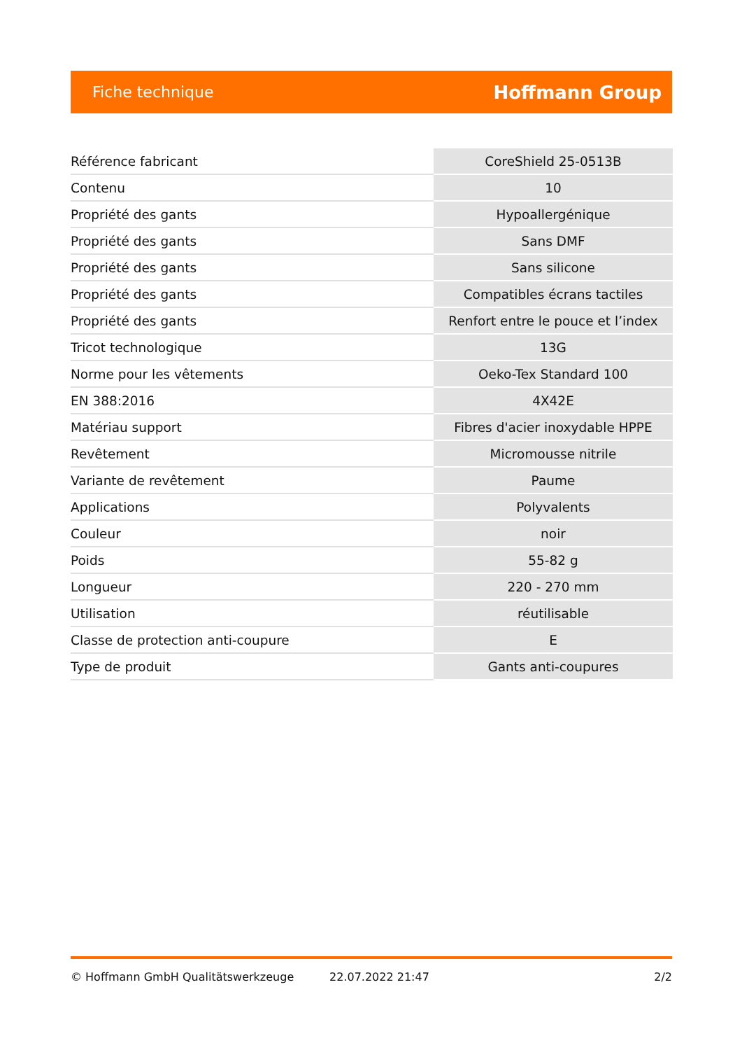Fiche technique Hoffmann Group
| Référence fabricant | CoreShield 25-0513B |
| Contenu | 10 |
| Propriété des gants | Hypoallergénique |
| Propriété des gants | Sans DMF |
| Propriété des gants | Sans silicone |
| Propriété des gants | Compatibles écrans tactiles |
| Propriété des gants | Renfort entre le pouce et l’index |
| Tricot technologique | 13G |
| Norme pour les vêtements | Oeko-Tex Standard 100 |
| EN 388:2016 | 4X42E |
| Matériau support | Fibres d'acier inoxydable HPPE |
| Revêtement | Micromousse nitrile |
| Variante de revêtement | Paume |
| Applications | Polyvalents |
| Couleur | noir |
| Poids | 55-82 g |
| Longueur | 220 - 270 mm |
| Utilisation | réutilisable |
| Classe de protection anti-coupure | E |
| Type de produit | Gants anti-coupures |
© Hoffmann GmbH Qualitätswerkzeuge 22.07.2022 21:47 2/2